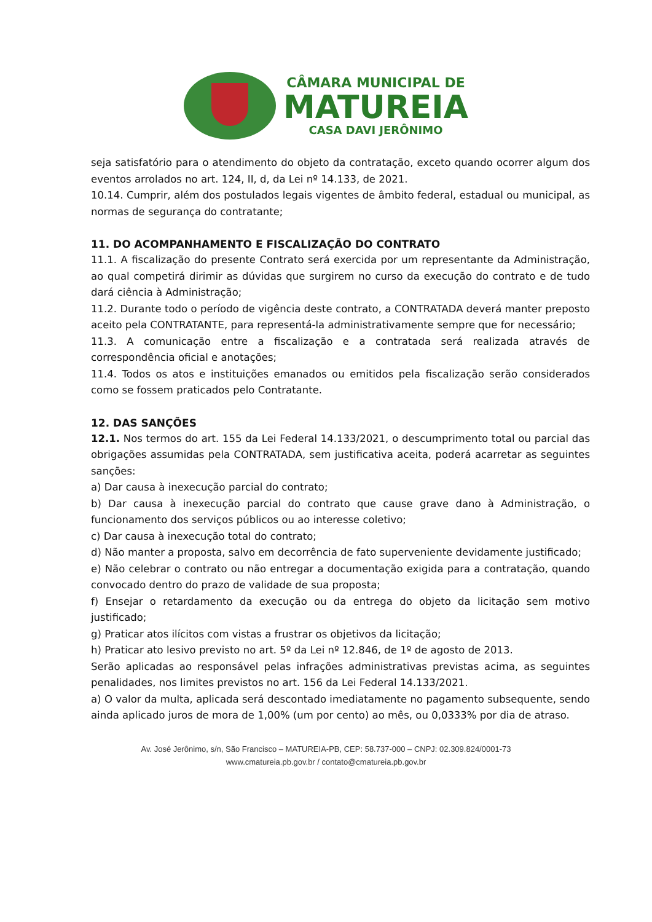CÂMARA MUNICIPAL DE
MATUREIA
CASA DAVI JERÔNIMO
seja satisfatório para o atendimento do objeto da contratação, exceto quando ocorrer algum dos eventos arrolados no art. 124, II, d, da Lei nº 14.133, de 2021.
10.14. Cumprir, além dos postulados legais vigentes de âmbito federal, estadual ou municipal, as normas de segurança do contratante;
11. DO ACOMPANHAMENTO E FISCALIZAÇÃO DO CONTRATO
11.1. A fiscalização do presente Contrato será exercida por um representante da Administração, ao qual competirá dirimir as dúvidas que surgirem no curso da execução do contrato e de tudo dará ciência à Administração;
11.2. Durante todo o período de vigência deste contrato, a CONTRATADA deverá manter preposto aceito pela CONTRATANTE, para representá-la administrativamente sempre que for necessário;
11.3. A comunicação entre a fiscalização e a contratada será realizada através de correspondência oficial e anotações;
11.4. Todos os atos e instituições emanados ou emitidos pela fiscalização serão considerados como se fossem praticados pelo Contratante.
12. DAS SANÇÕES
12.1. Nos termos do art. 155 da Lei Federal 14.133/2021, o descumprimento total ou parcial das obrigações assumidas pela CONTRATADA, sem justificativa aceita, poderá acarretar as seguintes sanções:
a) Dar causa à inexecução parcial do contrato;
b) Dar causa à inexecução parcial do contrato que cause grave dano à Administração, o funcionamento dos serviços públicos ou ao interesse coletivo;
c) Dar causa à inexecução total do contrato;
d) Não manter a proposta, salvo em decorrência de fato superveniente devidamente justificado;
e) Não celebrar o contrato ou não entregar a documentação exigida para a contratação, quando convocado dentro do prazo de validade de sua proposta;
f) Ensejar o retardamento da execução ou da entrega do objeto da licitação sem motivo justificado;
g) Praticar atos ilícitos com vistas a frustrar os objetivos da licitação;
h) Praticar ato lesivo previsto no art. 5º da Lei nº 12.846, de 1º de agosto de 2013.
Serão aplicadas ao responsável pelas infrações administrativas previstas acima, as seguintes penalidades, nos limites previstos no art. 156 da Lei Federal 14.133/2021.
a) O valor da multa, aplicada será descontado imediatamente no pagamento subsequente, sendo ainda aplicado juros de mora de 1,00% (um por cento) ao mês, ou 0,0333% por dia de atraso.
Av. José Jerônimo, s/n, São Francisco – MATUREIA-PB, CEP: 58.737-000 – CNPJ: 02.309.824/0001-73
www.cmatureia.pb.gov.br / contato@cmatureia.pb.gov.br